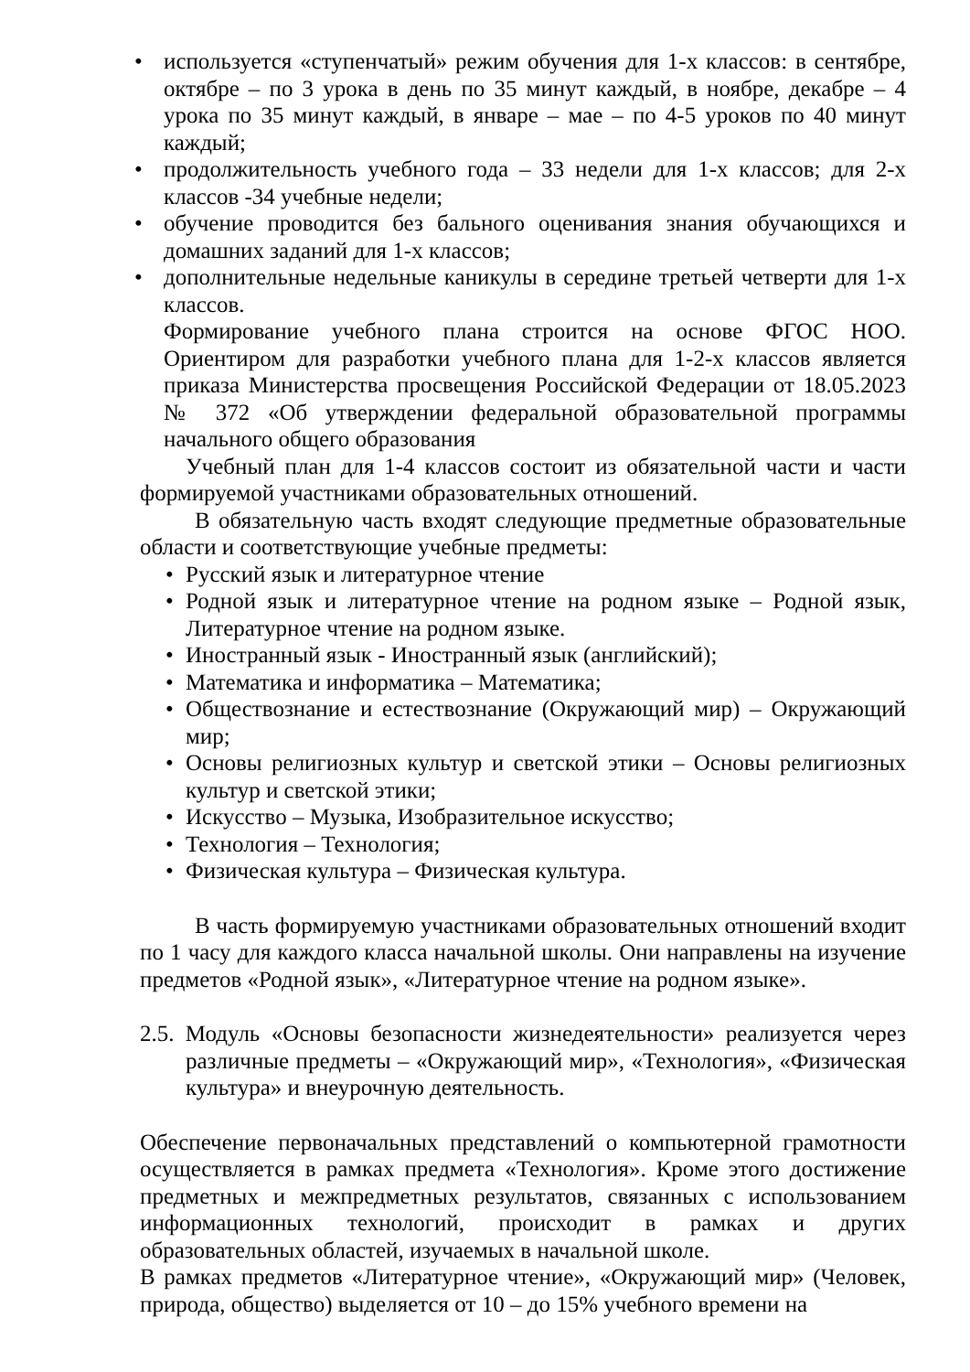• используется «ступенчатый» режим обучения для 1-х классов: в сентябре, октябре – по 3 урока в день по 35 минут каждый, в ноябре, декабре – 4 урока по 35 минут каждый, в январе – мае – по 4-5 уроков по 40 минут каждый;
• продолжительность учебного года – 33 недели для 1-х классов; для 2-х классов -34 учебные недели;
• обучение проводится без бального оценивания знания обучающихся и домашних заданий для 1-х классов;
• дополнительные недельные каникулы в середине третьей четверти для 1-х классов.
Формирование учебного плана строится на основе ФГОС НОО. Ориентиром для разработки учебного плана для 1-2-х классов является приказа Министерства просвещения Российской Федерации от 18.05.2023 № 372 «Об утверждении федеральной образовательной программы начального общего образования
Учебный план для 1-4 классов состоит из обязательной части и части формируемой участниками образовательных отношений.
В обязательную часть входят следующие предметные образовательные области и соответствующие учебные предметы:
• Русский язык и литературное чтение
• Родной язык и литературное чтение на родном языке – Родной язык, Литературное чтение на родном языке.
• Иностранный язык - Иностранный язык (английский);
• Математика и информатика – Математика;
• Обществознание и естествознание (Окружающий мир) – Окружающий мир;
• Основы религиозных культур и светской этики – Основы религиозных культур и светской этики;
• Искусство – Музыка, Изобразительное искусство;
• Технология – Технология;
• Физическая культура – Физическая культура.
В часть формируемую участниками образовательных отношений входит по 1 часу для каждого класса начальной школы. Они направлены на изучение предметов «Родной язык», «Литературное чтение на родном языке».
2.5. Модуль «Основы безопасности жизнедеятельности» реализуется через различные предметы – «Окружающий мир», «Технология», «Физическая культура» и внеурочную деятельность.
Обеспечение первоначальных представлений о компьютерной грамотности осуществляется в рамках предмета «Технология». Кроме этого достижение предметных и межпредметных результатов, связанных с использованием информационных технологий, происходит в рамках и других образовательных областей, изучаемых в начальной школе.
В рамках предметов «Литературное чтение», «Окружающий мир» (Человек, природа, общество) выделяется от 10 – до 15% учебного времени на